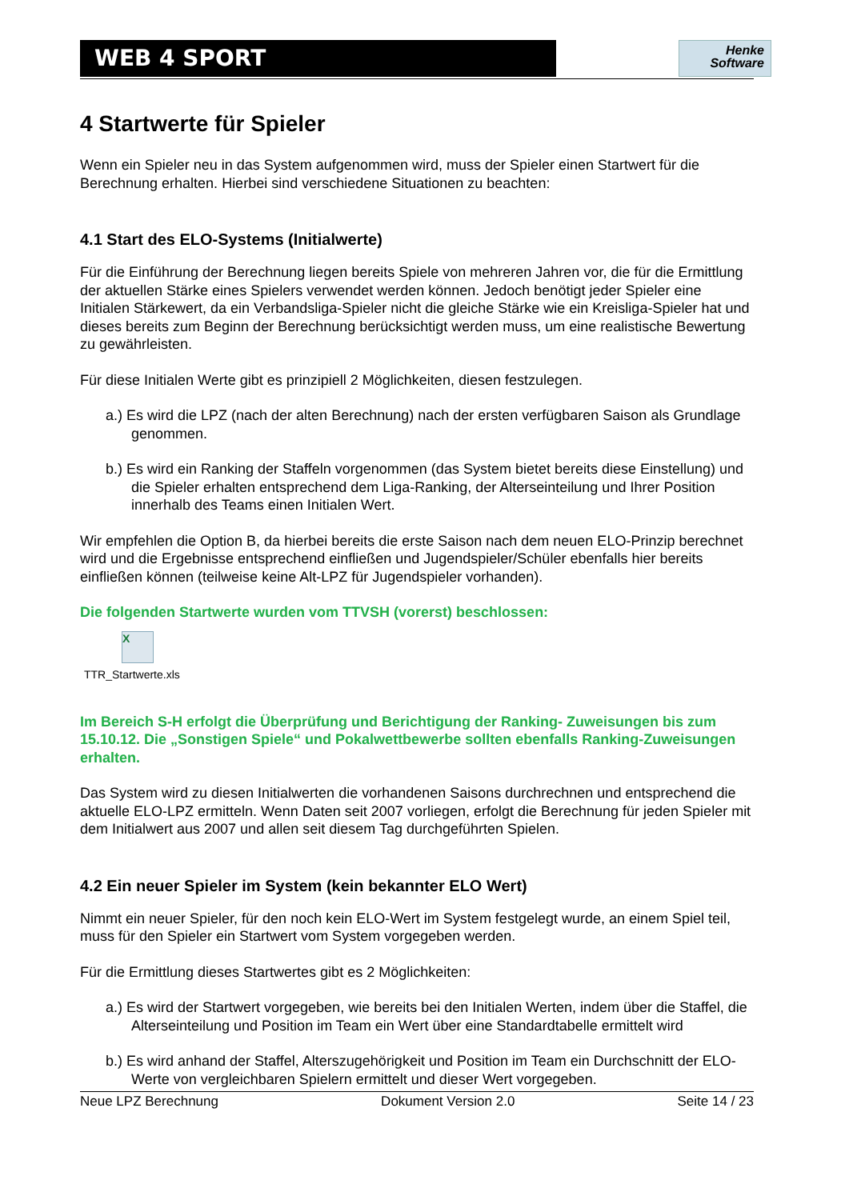WEB 4 SPORT
Henke
Software
4 Startwerte für Spieler
Wenn ein Spieler neu in das System aufgenommen wird, muss der Spieler einen Startwert für die Berechnung erhalten. Hierbei sind verschiedene Situationen zu beachten:
4.1 Start des ELO-Systems (Initialwerte)
Für die Einführung der Berechnung liegen bereits Spiele von mehreren Jahren vor, die für die Ermittlung der aktuellen Stärke eines Spielers verwendet werden können. Jedoch benötigt jeder Spieler eine Initialen Stärkewert, da ein Verbandsliga-Spieler nicht die gleiche Stärke wie ein Kreisliga-Spieler hat und dieses bereits zum Beginn der Berechnung berücksichtigt werden muss, um eine realistische Bewertung zu gewährleisten.
Für diese Initialen Werte gibt es prinzipiell 2 Möglichkeiten, diesen festzulegen.
a.) Es wird die LPZ (nach der alten Berechnung) nach der ersten verfügbaren Saison als Grundlage genommen.
b.) Es wird ein Ranking der Staffeln vorgenommen (das System bietet bereits diese Einstellung) und die Spieler erhalten entsprechend dem Liga-Ranking, der Alterseinteilung und Ihrer Position innerhalb des Teams einen Initialen Wert.
Wir empfehlen die Option B, da hierbei bereits die erste Saison nach dem neuen ELO-Prinzip berechnet wird und die Ergebnisse entsprechend einfließen und Jugendspieler/Schüler ebenfalls hier bereits einfließen können (teilweise keine Alt-LPZ für Jugendspieler vorhanden).
Die folgenden Startwerte wurden vom TTVSH (vorerst) beschlossen:
X
TTR_Startwerte.xls
Im Bereich S-H erfolgt die Überprüfung und Berichtigung der Ranking- Zuweisungen bis zum 15.10.12. Die „Sonstigen Spiele“ und Pokalwettbewerbe sollten ebenfalls Ranking-Zuweisungen erhalten.
Das System wird zu diesen Initialwerten die vorhandenen Saisons durchrechnen und entsprechend die aktuelle ELO-LPZ ermitteln. Wenn Daten seit 2007 vorliegen, erfolgt die Berechnung für jeden Spieler mit dem Initialwert aus 2007 und allen seit diesem Tag durchgeführten Spielen.
4.2 Ein neuer Spieler im System (kein bekannter ELO Wert)
Nimmt ein neuer Spieler, für den noch kein ELO-Wert im System festgelegt wurde, an einem Spiel teil, muss für den Spieler ein Startwert vom System vorgegeben werden.
Für die Ermittlung dieses Startwertes gibt es 2 Möglichkeiten:
a.) Es wird der Startwert vorgegeben, wie bereits bei den Initialen Werten, indem über die Staffel, die Alterseinteilung und Position im Team ein Wert über eine Standardtabelle ermittelt wird
b.) Es wird anhand der Staffel, Alterszugehörigkeit und Position im Team ein Durchschnitt der ELO-Werte von vergleichbaren Spielern ermittelt und dieser Wert vorgegeben.
Neue LPZ Berechnung Dokument Version 2.0 Seite 14 / 23